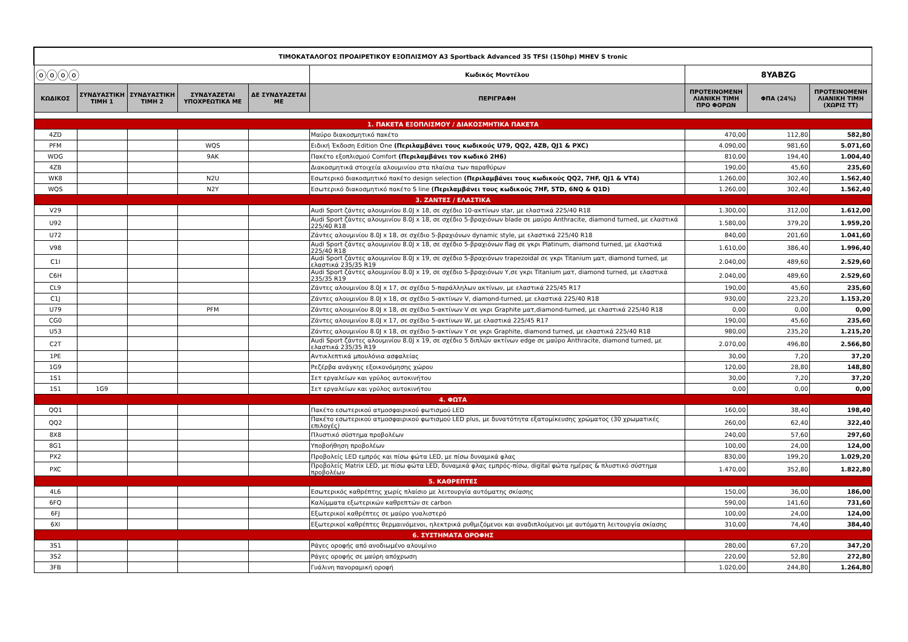| ΤΙΜΟΚΑΤΑΛΟΓΟΣ ΠΡΟΑΙΡΕΤΙΚΟΥ ΕΞΟΠΛΙΣΜΟΥ A3 Sportback Advanced 35 TFSI (150hp) MHEV S tronic | | | | | | | | |
| ⓞⓞⓞⓞ | | | | | Κωδικός Μοντέλου | 8YABZG | | |
| ΚΩΔΙΚΟΣ | ΣΥΝΔΥΑΣΤΙΚΗ ΤΙΜΗ 1 | ΣΥΝΔΥΑΣΤΙΚΗ ΤΙΜΗ 2 | ΣΥΝΔΥΑΖΕΤΑΙ ΥΠΟΧΡΕΩΤΙΚΑ ΜΕ | ΔΕ ΣΥΝΔΥΑΖΕΤΑΙ ΜΕ | ΠΕΡΙΓΡΑΦΗ | ΠΡΟΤΕΙΝΟΜΕΝΗ ΛΙΑΝΙΚΗ ΤΙΜΗ ΠΡΟ ΦΟΡΩΝ | ΦΠΑ (24%) | ΠΡΟΤΕΙΝΟΜΕΝΗ ΛΙΑΝΙΚΗ ΤΙΜΗ (ΧΩΡΙΣ ΤΤ) |
| 1. ΠΑΚΕΤΑ ΕΞΟΠΛΙΣΜΟΥ / ΔΙΑΚΟΣΜΗΤΙΚΑ ΠΑΚΕΤΑ | | | | | | | | |
| 4ZD | | | | | Μαύρο διακοσμητικό πακέτο | 470,00 | 112,80 | 582,80 |
| PFM | | | WQS | | Ειδική Έκδοση Edition One (Περιλαμβάνει τους κωδικούς U79, QQ2, 4ZB, QJ1 & PXC) | 4.090,00 | 981,60 | 5.071,60 |
| WDG | | | 9AK | | Πακέτο εξοπλισμού Comfort (Περιλαμβάνει τον κωδικό 2H6) | 810,00 | 194,40 | 1.004,40 |
| 4ZB | | | | | Διακοσμητικά στοιχεία αλουμινίου στα πλαίσια των παραθύρων | 190,00 | 45,60 | 235,60 |
| WK8 | | | N2U | | Εσωτερικό διακοσμητικό πακέτο design selection (Περιλαμβάνει τους κωδικούς QQ2, 7HF, QJ1 & VT4) | 1.260,00 | 302,40 | 1.562,40 |
| WQS | | | N2Y | | Εσωτερικό διακοσμητικό πακέτο S line (Περιλαμβάνει τους κωδικούς 7HF, 5TD, 6NQ & Q1D) | 1.260,00 | 302,40 | 1.562,40 |
| 3. ΖΑΝΤΕΣ / ΕΛΑΣΤΙΚΑ | | | | | | | | |
| V29 | | | | | Audi Sport ζάντες αλουμινίου 8.0J x 18, σε σχέδιο 10-ακτίνων star, με ελαστικά 225/40 R18 | 1.300,00 | 312,00 | 1.612,00 |
| U92 | | | | | Audi Sport ζάντες αλουμινίου 8.0J x 18, σε σχέδιο 5-βραχιόνων blade σε μαύρο Anthracite, diamond turned, με ελαστικά 225/40 R18 | 1.580,00 | 379,20 | 1.959,20 |
| U72 | | | | | Ζάντες αλουμινίου 8.0J x 18, σε σχέδιο 5-βραχιόνων dynamic style, με ελαστικά 225/40 R18 | 840,00 | 201,60 | 1.041,60 |
| V98 | | | | | Audi Sport ζάντες αλουμινίου 8.0J x 18, σε σχέδιο 5-βραχιόνων flag σε γκρι Platinum, diamond turned, με ελαστικά 225/40 R18 | 1.610,00 | 386,40 | 1.996,40 |
| C1I | | | | | Audi Sport ζάντες αλουμινίου 8.0J x 19, σε σχέδιο 5-βραχιόνων trapezoidal σε γκρι Titanium ματ, diamond turned, με ελαστικά 235/35 R19 | 2.040,00 | 489,60 | 2.529,60 |
| C6H | | | | | Audi Sport ζάντες αλουμινίου 8.0J x 19, σε σχέδιο 5-βραχιόνων Y,σε γκρι Titanium ματ, diamond turned, με ελαστικά 235/35 R19 | 2.040,00 | 489,60 | 2.529,60 |
| CL9 | | | | | Ζάντες αλουμινίου 8.0J x 17, σε σχέδιο 5-παράλληλων ακτίνων, με ελαστικά 225/45 R17 | 190,00 | 45,60 | 235,60 |
| C1J | | | | | Ζάντες αλουμινίου 8.0J x 18, σε σχέδιο 5-ακτίνων V, diamond-turned, με ελαστικά 225/40 R18 | 930,00 | 223,20 | 1.153,20 |
| U79 | | | PFM | | Ζάντες αλουμινίου 8.0J x 18, σε σχέδιο 5-ακτίνων V σε γκρι Graphite ματ,diamond-turned, με ελαστικά 225/40 R18 | 0,00 | 0,00 | 0,00 |
| CG0 | | | | | Ζάντες αλουμινίου 8.0J x 17, σε σχέδιο 5-ακτίνων W, με ελαστικά 225/45 R17 | 190,00 | 45,60 | 235,60 |
| U53 | | | | | Ζάντες αλουμινίου 8.0J x 18, σε σχέδιο 5-ακτίνων Y σε γκρι Graphite, diamond turned, με ελαστικά 225/40 R18 | 980,00 | 235,20 | 1.215,20 |
| C2T | | | | | Audi Sport ζάντες αλουμινίου 8.0J x 19, σε σχέδιο 5 διπλών ακτίνων edge σε μαύρο Anthracite, diamond turned, με ελαστικά 235/35 R19 | 2.070,00 | 496,80 | 2.566,80 |
| 1PE | | | | | Αντικλεπτικά μπουλόνια ασφαλείας | 30,00 | 7,20 | 37,20 |
| 1G9 | | | | | Ρεζέρβα ανάγκης εξοικονόμησης χώρου | 120,00 | 28,80 | 148,80 |
| 1S1 | | | | | Σετ εργαλείων και γρύλος αυτοκινήτου | 30,00 | 7,20 | 37,20 |
| 1S1 | 1G9 | | | | Σετ εργαλείων και γρύλος αυτοκινήτου | 0,00 | 0,00 | 0,00 |
| 4. ΦΩΤΑ | | | | | | | | |
| QQ1 | | | | | Πακέτο εσωτερικού ατμοσφαιρικού φωτισμού LED | 160,00 | 38,40 | 198,40 |
| QQ2 | | | | | Πακέτο εσωτερικού ατμοσφαιρικού φωτισμού LED plus, με δυνατότητα εξατομίκευσης χρώματος (30 χρωματικές επιλογές) | 260,00 | 62,40 | 322,40 |
| 8X8 | | | | | Πλυστικό σύστημα προβολέων | 240,00 | 57,60 | 297,60 |
| 8G1 | | | | | Υποβοήθηση προβολέων | 100,00 | 24,00 | 124,00 |
| PX2 | | | | | Προβολείς LED εμπρός και πίσω φώτα LED, με πίσω δυναμικά φλας | 830,00 | 199,20 | 1.029,20 |
| PXC | | | | | Προβολείς Matrix LED, με πίσω φώτα LED, δυναμικά φλας εμπρός-πίσω, digital φώτα ημέρας & πλυστικό σύστημα προβολέων | 1.470,00 | 352,80 | 1.822,80 |
| 5. ΚΑΘΡΕΠΤΕΣ | | | | | | | | |
| 4L6 | | | | | Εσωτερικός καθρέπτης χωρίς πλαίσιο με λειτουργία αυτόματης σκίασης | 150,00 | 36,00 | 186,00 |
| 6FQ | | | | | Καλύμματα εξωτερικών καθρεπτών σε carbon | 590,00 | 141,60 | 731,60 |
| 6FJ | | | | | Εξωτερικοί καθρέπτες σε μαύρο γυαλιστερό | 100,00 | 24,00 | 124,00 |
| 6XI | | | | | Εξωτερικοί καθρέπτες θερμαινόμενοι, ηλεκτρικά ρυθμιζόμενοι και αναδιπλούμενοι με αυτόματη λειτουργία σκίασης | 310,00 | 74,40 | 384,40 |
| 6. ΣΥΣΤΗΜΑΤΑ ΟΡΟΦΗΣ | | | | | | | | |
| 3S1 | | | | | Ράγες οροφής από ανοδιωμένο αλουμίνιο | 280,00 | 67,20 | 347,20 |
| 3S2 | | | | | Ράγες οροφής σε μαύρη απόχρωση | 220,00 | 52,80 | 272,80 |
| 3FB | | | | | Γυάλινη πανοραμική οροφή | 1.020,00 | 244,80 | 1.264,80 |